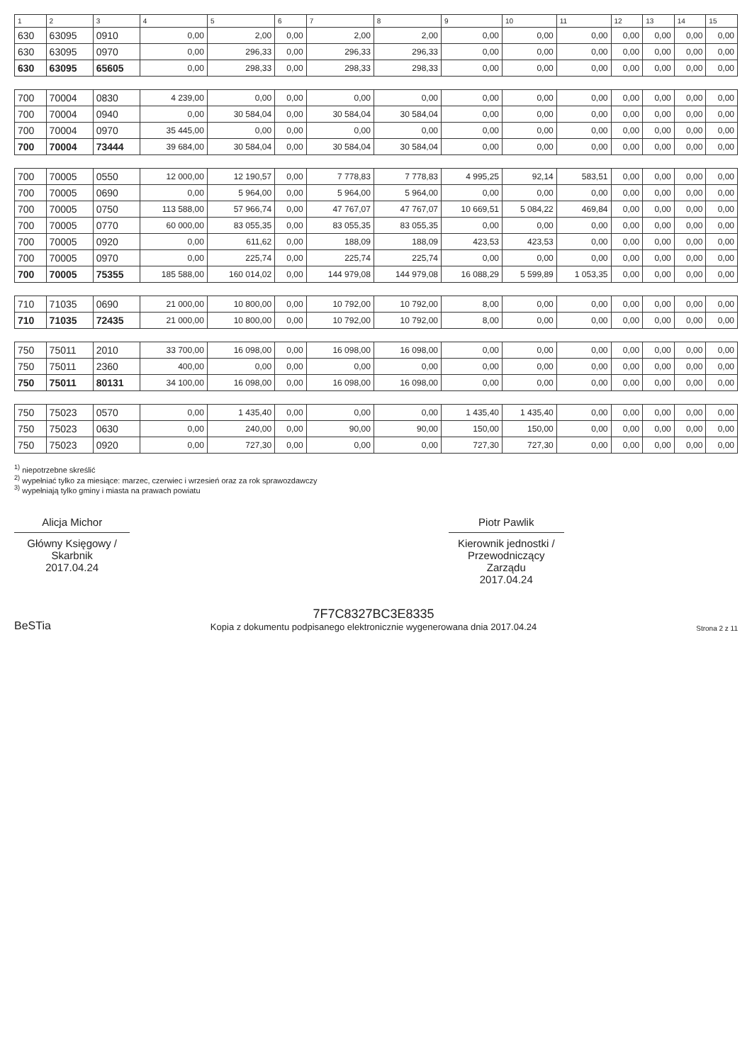| 1 | 2 | 3 | 4 | 5 | 6 | 7 | 8 | 9 | 10 | 11 | 12 | 13 | 14 | 15 |
| --- | --- | --- | --- | --- | --- | --- | --- | --- | --- | --- | --- | --- | --- | --- |
| 630 | 63095 | 0910 | 0,00 | 2,00 | 0,00 | 2,00 | 2,00 | 0,00 | 0,00 | 0,00 | 0,00 | 0,00 | 0,00 | 0,00 |
| 630 | 63095 | 0970 | 0,00 | 296,33 | 0,00 | 296,33 | 296,33 | 0,00 | 0,00 | 0,00 | 0,00 | 0,00 | 0,00 | 0,00 |
| 630 | 63095 | 65605 | 0,00 | 298,33 | 0,00 | 298,33 | 298,33 | 0,00 | 0,00 | 0,00 | 0,00 | 0,00 | 0,00 | 0,00 |
| 700 | 70004 | 0830 | 4 239,00 | 0,00 | 0,00 | 0,00 | 0,00 | 0,00 | 0,00 | 0,00 | 0,00 | 0,00 | 0,00 | 0,00 |
| 700 | 70004 | 0940 | 0,00 | 30 584,04 | 0,00 | 30 584,04 | 30 584,04 | 0,00 | 0,00 | 0,00 | 0,00 | 0,00 | 0,00 | 0,00 |
| 700 | 70004 | 0970 | 35 445,00 | 0,00 | 0,00 | 0,00 | 0,00 | 0,00 | 0,00 | 0,00 | 0,00 | 0,00 | 0,00 | 0,00 |
| 700 | 70004 | 73444 | 39 684,00 | 30 584,04 | 0,00 | 30 584,04 | 30 584,04 | 0,00 | 0,00 | 0,00 | 0,00 | 0,00 | 0,00 | 0,00 |
| 700 | 70005 | 0550 | 12 000,00 | 12 190,57 | 0,00 | 7 778,83 | 7 778,83 | 4 995,25 | 92,14 | 583,51 | 0,00 | 0,00 | 0,00 | 0,00 |
| 700 | 70005 | 0690 | 0,00 | 5 964,00 | 0,00 | 5 964,00 | 5 964,00 | 0,00 | 0,00 | 0,00 | 0,00 | 0,00 | 0,00 | 0,00 |
| 700 | 70005 | 0750 | 113 588,00 | 57 966,74 | 0,00 | 47 767,07 | 47 767,07 | 10 669,51 | 5 084,22 | 469,84 | 0,00 | 0,00 | 0,00 | 0,00 |
| 700 | 70005 | 0770 | 60 000,00 | 83 055,35 | 0,00 | 83 055,35 | 83 055,35 | 0,00 | 0,00 | 0,00 | 0,00 | 0,00 | 0,00 | 0,00 |
| 700 | 70005 | 0920 | 0,00 | 611,62 | 0,00 | 188,09 | 188,09 | 423,53 | 423,53 | 0,00 | 0,00 | 0,00 | 0,00 | 0,00 |
| 700 | 70005 | 0970 | 0,00 | 225,74 | 0,00 | 225,74 | 225,74 | 0,00 | 0,00 | 0,00 | 0,00 | 0,00 | 0,00 | 0,00 |
| 700 | 70005 | 75355 | 185 588,00 | 160 014,02 | 0,00 | 144 979,08 | 144 979,08 | 16 088,29 | 5 599,89 | 1 053,35 | 0,00 | 0,00 | 0,00 | 0,00 |
| 710 | 71035 | 0690 | 21 000,00 | 10 800,00 | 0,00 | 10 792,00 | 10 792,00 | 8,00 | 0,00 | 0,00 | 0,00 | 0,00 | 0,00 | 0,00 |
| 710 | 71035 | 72435 | 21 000,00 | 10 800,00 | 0,00 | 10 792,00 | 10 792,00 | 8,00 | 0,00 | 0,00 | 0,00 | 0,00 | 0,00 | 0,00 |
| 750 | 75011 | 2010 | 33 700,00 | 16 098,00 | 0,00 | 16 098,00 | 16 098,00 | 0,00 | 0,00 | 0,00 | 0,00 | 0,00 | 0,00 | 0,00 |
| 750 | 75011 | 2360 | 400,00 | 0,00 | 0,00 | 0,00 | 0,00 | 0,00 | 0,00 | 0,00 | 0,00 | 0,00 | 0,00 | 0,00 |
| 750 | 75011 | 80131 | 34 100,00 | 16 098,00 | 0,00 | 16 098,00 | 16 098,00 | 0,00 | 0,00 | 0,00 | 0,00 | 0,00 | 0,00 | 0,00 |
| 750 | 75023 | 0570 | 0,00 | 1 435,40 | 0,00 | 0,00 | 0,00 | 1 435,40 | 1 435,40 | 0,00 | 0,00 | 0,00 | 0,00 | 0,00 |
| 750 | 75023 | 0630 | 0,00 | 240,00 | 0,00 | 90,00 | 90,00 | 150,00 | 150,00 | 0,00 | 0,00 | 0,00 | 0,00 | 0,00 |
| 750 | 75023 | 0920 | 0,00 | 727,30 | 0,00 | 0,00 | 0,00 | 727,30 | 727,30 | 0,00 | 0,00 | 0,00 | 0,00 | 0,00 |
<sup>1)</sup> niepotrzebne skreślić
<sup>2)</sup> wypełniać tylko za miesiące: marzec, czerwiec i wrzesień oraz za rok sprawozdawczy
<sup>3)</sup> wypełniają tylko gminy i miasta na prawach powiatu
Alicja Michor
Główny Księgowy / Skarbnik
2017.04.24
Piotr Pawlik
Kierownik jednostki / Przewodniczący Zarządu
2017.04.24
BeSTia
7F7C8327BC3E8335
Kopia z dokumentu podpisanego elektronicznie wygenerowana dnia 2017.04.24
Strona 2 z 11